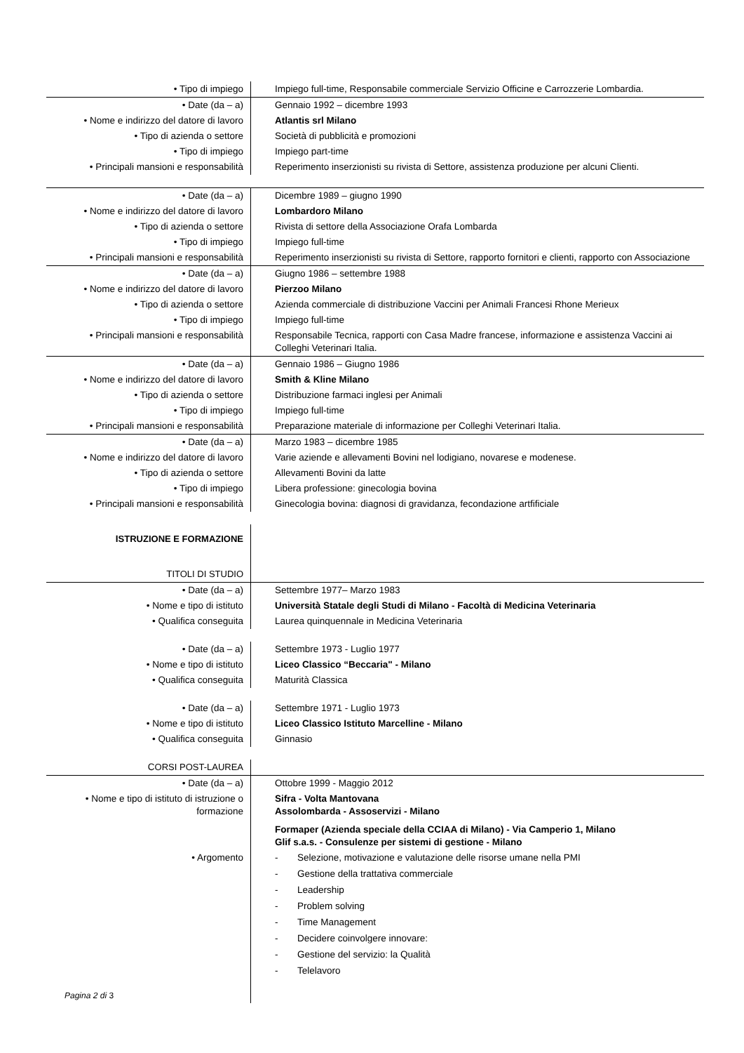| • Tipo di impiego | Impiego full-time, Responsabile commerciale Servizio Officine e Carrozzerie Lombardia. |
| • Date (da – a) | Gennaio 1992 – dicembre 1993 |
| • Nome e indirizzo del datore di lavoro | Atlantis srl Milano |
| • Tipo di azienda o settore | Società di pubblicità e promozioni |
| • Tipo di impiego | Impiego part-time |
| • Principali mansioni e responsabilità | Reperimento inserzionisti su rivista di Settore, assistenza produzione per alcuni Clienti. |
| • Date (da – a) | Dicembre 1989 – giugno 1990 |
| • Nome e indirizzo del datore di lavoro | Lombardoro Milano |
| • Tipo di azienda o settore | Rivista di settore della Associazione Orafa Lombarda |
| • Tipo di impiego | Impiego full-time |
| • Principali mansioni e responsabilità | Reperimento inserzionisti su rivista di Settore, rapporto fornitori e clienti, rapporto con Associazione |
| • Date (da – a) | Giugno 1986 – settembre 1988 |
| • Nome e indirizzo del datore di lavoro | Pierzoo Milano |
| • Tipo di azienda o settore | Azienda commerciale di distribuzione Vaccini per Animali Francesi Rhone Merieux |
| • Tipo di impiego | Impiego full-time |
| • Principali mansioni e responsabilità | Responsabile Tecnica, rapporti con Casa Madre francese, informazione e assistenza Vaccini ai Colleghi Veterinari Italia. |
| • Date (da – a) | Gennaio 1986 – Giugno 1986 |
| • Nome e indirizzo del datore di lavoro | Smith & Kline Milano |
| • Tipo di azienda o settore | Distribuzione farmaci inglesi per Animali |
| • Tipo di impiego | Impiego full-time |
| • Principali mansioni e responsabilità | Preparazione materiale di informazione per Colleghi Veterinari Italia. |
| • Date (da – a) | Marzo 1983 – dicembre 1985 |
| • Nome e indirizzo del datore di lavoro | Varie aziende e allevamenti Bovini nel lodigiano, novarese e modenese. |
| • Tipo di azienda o settore | Allevamenti Bovini da latte |
| • Tipo di impiego | Libera professione: ginecologia bovina |
| • Principali mansioni e responsabilità | Ginecologia bovina: diagnosi di gravidanza, fecondazione artfificiale |
| I STRUZIONE E FORMAZIONE | |
| T ITOLI DI STUDIO | |
| • Date (da – a) | Settembre 1977– Marzo 1983 |
| • Nome e tipo di istituto | Università Statale degli Studi di Milano - Facoltà di Medicina Veterinaria |
| • Qualifica conseguita | Laurea quinquennale in Medicina Veterinaria |
| • Date (da – a) | Settembre 1973 - Luglio 1977 |
| • Nome e tipo di istituto | Liceo Classico “Beccaria" - Milano |
| • Qualifica conseguita | Maturità Classica |
| • Date (da – a) | Settembre 1971 - Luglio 1973 |
| • Nome e tipo di istituto | Liceo Classico Istituto Marcelline - Milano |
| • Qualifica conseguita | Ginnasio |
| C ORSI POST-LAUREA | |
| • Date (da – a) | Ottobre 1999 - Maggio 2012 |
| • Nome e tipo di istituto di istruzione o formazione | Sifra - Volta Mantovana Assolombarda - Assoservizi - Milano Formaper (Azienda speciale della CCIAA di Milano) - Via Camperio 1, Milano Glif s.a.s. - Consulenze per sistemi di gestione - Milano |
| • Argomento | - Selezione, motivazione e valutazione delle risorse umane nella PMI - Gestione della trattativa commerciale - Leadership - Problem solving - Time Management - Decidere coinvolgere innovare: - Gestione del servizio: la Qualità - Telelavoro |
| Pagina 2 di 3 | |